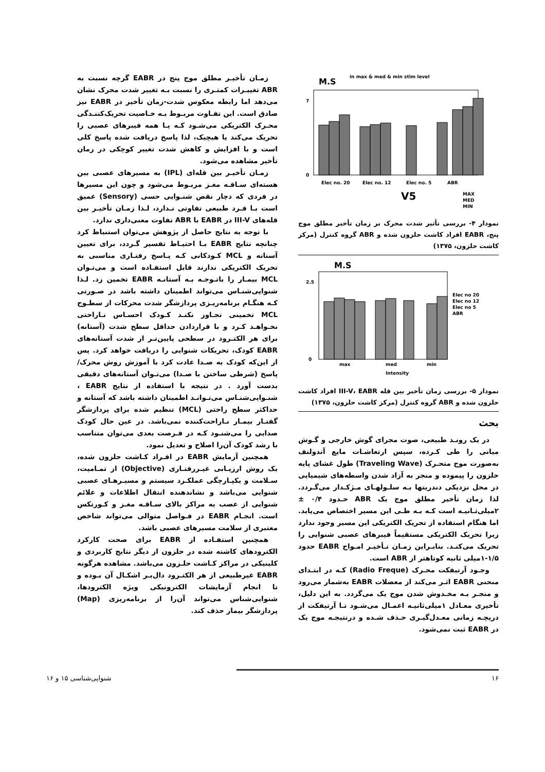M.S
in max & med & min stim level
0
7
Elec no. 20
Elec no. 12
Elec no. 5
ABR
V5
MAX
MED
MIN
نمودار ۴- بررسی تأثیر شدت محرک بر زمان تأخیر مطلق موج پنج، EABR افراد کاشت حلزون شده و ABR گروه کنترل (مرکز کاشت حلزون، ۱۳۷۵)
M.S
0
2.5
max
med
min
Intensity
Elec no 20
Elec no 12
Elec no 5
ABR
نمودار ۵- بررسی زمان تأخیر بین قله III-V، EABR افراد کاشت حلزون شده و ABR گروه کنترل (مرکز کاشت حلزون، ۱۳۷۵)
بحث
در یک رونـد طبیعی، صوت مجرای گوش خارجی و گـوش میانی را طی کـرده، سپس ارتعاشـات مایع آندولنف به‌صورت موج متحـرک (Traveling Wave) طول غشای پایه حلزون را پیموده و منجر به آزاد شدن واسطه‌های شیمیایی در محل نزدیکی دندریتها بـه سلـولهـای مـژکـدار می‌گـردد. لذا زمان تأخیر مطلق موج یک ABR حـدود ۰/۴ ± ۲میلی‌ثـانیـه است کـه بـه طـی این مسیر اختصاص می‌یابد. اما هنگام استفاده از تحریک الکتریکی این مسیر وجود ندارد زیرا تحریک الکتریکی مستقیماً فیبرهای عصبی شنوایی را تحریک می‌کنـد. بنابـراین زمـان تـأخیـر امـواج EABR حدود ۱/۵-۱میلی ثانیه کوتاهتر از ABR است.
وجـود آرتیفکت محـرک (Radio Freque) کـه در ابتـدای منحنی EABR اثـر می‌کند از معضلات EABR به‌شمار می‌رود و منجـر بـه مخـدوش شدن موج یک می‌گردد. به این دلیل، تأخیری معـادل ۱میلی‌ثانیـه اعمـال می‌شـود تـا آرتیفکت از دریچـه زمانی معـدل‌گیـری حـذف شـده و درنتیجـه موج یک در EABR ثبت نمی‌شود.
زمـان تأخیـر مطلق موج پنج در EABR گرچه نسبت به ABR تغییـرات کمتـری را نسبت بـه تغییر شدت محرک نشان می‌دهد اما رابطه معکوس شدت-زمان تأخیر در EABR نیز صادق است. این تفـاوت مربـوط بـه خـاصیت تحریک‌کننـدگی محـرک الکتریکی می‌شـود کـه یـا همه فیبرهای عصبی را تحریک می‌کند یا هیچیک، لذا پاسخ دریافت شده پاسخ کلی است و با افزایش و کاهش شدت تغییر کوچکی در زمان تأخیر مشاهده می‌شود.
زمـان تأخیـر بین قله‌ای (IPL) به مسیرهای عصبی بین هسته‌ای سـاقـه مغـز مربـوط می‌شود و چون این مسیرها در فردی که دچار نقص شنـوایی حسی (Sensory) عمیق است بـا فـرد طبیعی تفاوتی نـدارد، لـذا زمـان تأخیـر بین قله‌های III-V در EABR با ABR تفاوت معنی‌داری ندارد.
با توجه به نتایج حاصل از پژوهش می‌توان استنباط کرد چنانچه نتایج EABR بـا احتیـاط تفسیر گـردد، برای تعیین آستانه و MCL کـودکانی کـه پـاسخ رفتـاری مناسبی به تحریک الکتریکی ندارند قابل استفـاده است و می‌تـوان MCL بیمـار را باتـوجـه بـه آستانـه EABR تخمین زد. لـذا شنوایی‌شنـاس می‌تواند اطمینان داشته باشد در صـورتی کـه هنگـام برنامه‌ریـزی پردازشگر شدت محرکات از سطـوح MCL تخمینی تجـاوز نکنـد کـودک احسـاس نـاراحتی نخـواهـد کـرد و با قراردادن حداقل سطح شدت (آستانه) برای هر الکتـرود در سطحی پایین‌تـر از شدت آستانه‌های EABR کودک، تحریکات شنوایی را دریافت خواهد کرد. پس از این‌که کودک به صـدا عادت کرد با آموزش روش محرک/پاسخ (شرطی ساختن با صـدا) می‌تـوان آستانه‌های دقیقی بدست آورد . در نتیجه با استفاده از نتایج EABR ، شنـوایی‌شنـاس می‌تـوانـد اطمینان داشته باشد که آستانه و حداکثر سطح راحتی (MCL) تنظیم شده برای پردازشگر گفتـار بیمـار نـاراحت‌کننده نمی‌باشد. در عین حال کودک صدایی را می‌شنـود کـه در فـرصت بعدی می‌توان متناسب با رشد کودک آن‌را اصلاح و تعدیل نمود.
همچنین آزمایش EABR در افـراد کـاشت حلزون شده، یک روش ارزیـابی غیـررفتـاری (Objective) از تمـامیت، سـلامت و یکپـارچگی عملکـرد سیستم و مسیـرهـای عصبی شنوایی می‌باشد و نشاندهنده انتقال اطلاعات و علائم شنوایی از عصب به مراکز بالای سـاقـه مغـز و کـورتکس است. انجـام EABR در فـواصل متوالی می‌تواند شاخص معتبری از سلامت مسیرهای عصبی باشد.
همچنین استفـاده از EABR برای صحت کارکرد الکترودهای کاشته شده در حلزون از دیگر نتایج کاربردی و کلینیکی در مراکز کـاشت حلـزون می‌باشد. مشاهده هرگونه EABR غیرطبیعی از هر الکتـرود دال‌بـر اشکـال آن بـوده و تا انجام آزمایشات الکترونیکی ویژه الکترودها، شنوایی‌شناس می‌تواند آن‌را از برنامه‌ریزی (Map) پردازشگر بیمار حذف کند.
۱۶ شنوایی‌شناسی ۱۵ و ۱۶